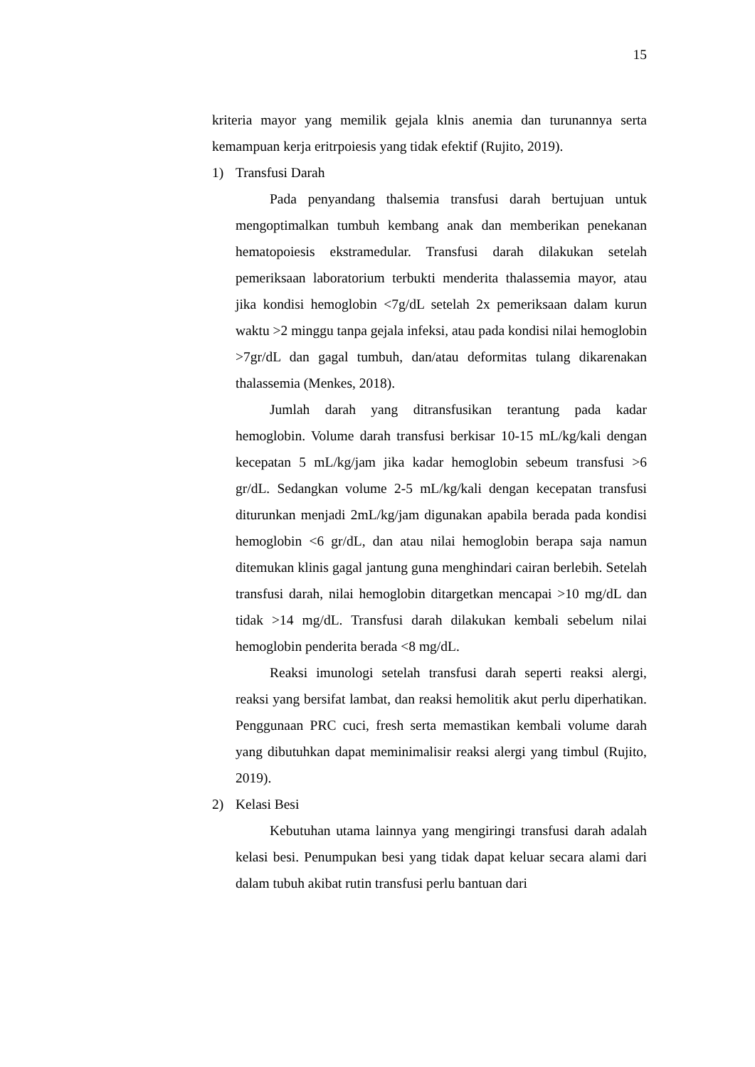15
kriteria mayor yang memilik gejala klnis anemia dan turunannya serta kemampuan kerja eritrpoiesis yang tidak efektif (Rujito, 2019).
1) Transfusi Darah
Pada penyandang thalsemia transfusi darah bertujuan untuk mengoptimalkan tumbuh kembang anak dan memberikan penekanan hematopoiesis ekstramedular. Transfusi darah dilakukan setelah pemeriksaan laboratorium terbukti menderita thalassemia mayor, atau jika kondisi hemoglobin <7g/dL setelah 2x pemeriksaan dalam kurun waktu >2 minggu tanpa gejala infeksi, atau pada kondisi nilai hemoglobin >7gr/dL dan gagal tumbuh, dan/atau deformitas tulang dikarenakan thalassemia (Menkes, 2018).
Jumlah darah yang ditransfusikan terantung pada kadar hemoglobin. Volume darah transfusi berkisar 10-15 mL/kg/kali dengan kecepatan 5 mL/kg/jam jika kadar hemoglobin sebeum transfusi >6 gr/dL. Sedangkan volume 2-5 mL/kg/kali dengan kecepatan transfusi diturunkan menjadi 2mL/kg/jam digunakan apabila berada pada kondisi hemoglobin <6 gr/dL, dan atau nilai hemoglobin berapa saja namun ditemukan klinis gagal jantung guna menghindari cairan berlebih. Setelah transfusi darah, nilai hemoglobin ditargetkan mencapai >10 mg/dL dan tidak >14 mg/dL. Transfusi darah dilakukan kembali sebelum nilai hemoglobin penderita berada <8 mg/dL.
Reaksi imunologi setelah transfusi darah seperti reaksi alergi, reaksi yang bersifat lambat, dan reaksi hemolitik akut perlu diperhatikan. Penggunaan PRC cuci, fresh serta memastikan kembali volume darah yang dibutuhkan dapat meminimalisir reaksi alergi yang timbul (Rujito, 2019).
2) Kelasi Besi
Kebutuhan utama lainnya yang mengiringi transfusi darah adalah kelasi besi. Penumpukan besi yang tidak dapat keluar secara alami dari dalam tubuh akibat rutin transfusi perlu bantuan dari